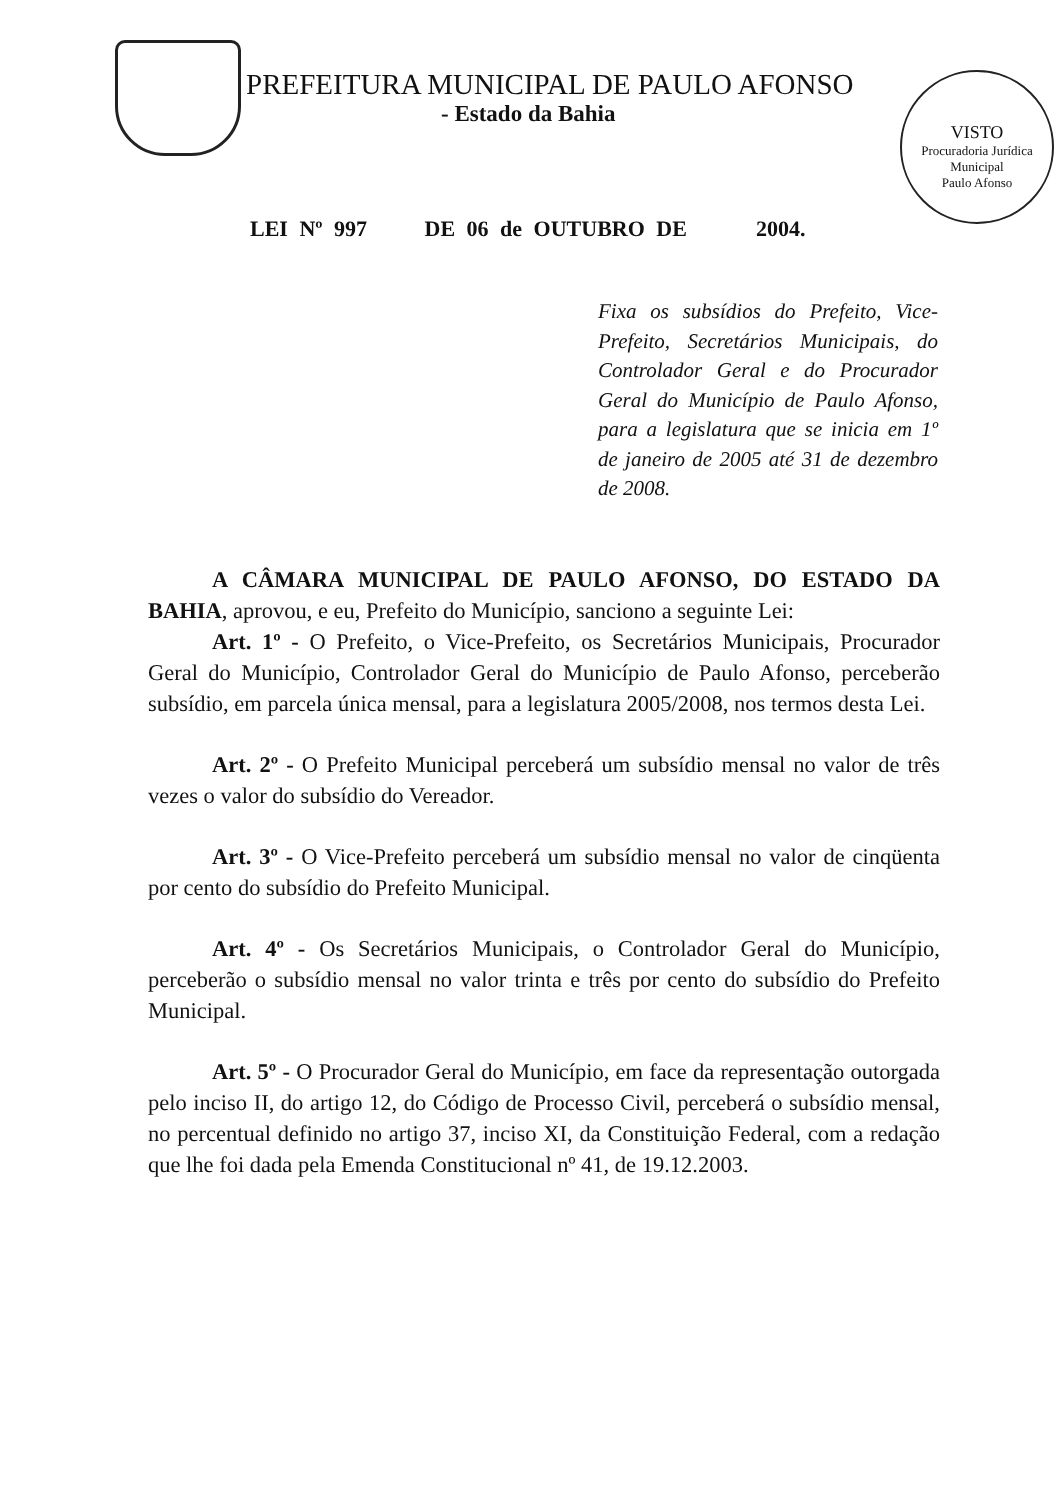PREFEITURA MUNICIPAL DE PAULO AFONSO
- Estado da Bahia
VISTO
Procuradoria Jurídica Municipal
Paulo Afonso
LEI Nº 997 DE 06 de OUTUBRO DE 2004.
Fixa os subsídios do Prefeito, Vice-Prefeito, Secretários Municipais, do Controlador Geral e do Procurador Geral do Município de Paulo Afonso, para a legislatura que se inicia em 1º de janeiro de 2005 até 31 de dezembro de 2008.
A CÂMARA MUNICIPAL DE PAULO AFONSO, DO ESTADO DA BAHIA, aprovou, e eu, Prefeito do Município, sanciono a seguinte Lei:
Art. 1º - O Prefeito, o Vice-Prefeito, os Secretários Municipais, Procurador Geral do Município, Controlador Geral do Município de Paulo Afonso, perceberão subsídio, em parcela única mensal, para a legislatura 2005/2008, nos termos desta Lei.
Art. 2º - O Prefeito Municipal perceberá um subsídio mensal no valor de três vezes o valor do subsídio do Vereador.
Art. 3º - O Vice-Prefeito perceberá um subsídio mensal no valor de cinqüenta por cento do subsídio do Prefeito Municipal.
Art. 4º - Os Secretários Municipais, o Controlador Geral do Município, perceberão o subsídio mensal no valor trinta e três por cento do subsídio do Prefeito Municipal.
Art. 5º - O Procurador Geral do Município, em face da representação outorgada pelo inciso II, do artigo 12, do Código de Processo Civil, perceberá o subsídio mensal, no percentual definido no artigo 37, inciso XI, da Constituição Federal, com a redação que lhe foi dada pela Emenda Constitucional nº 41, de 19.12.2003.